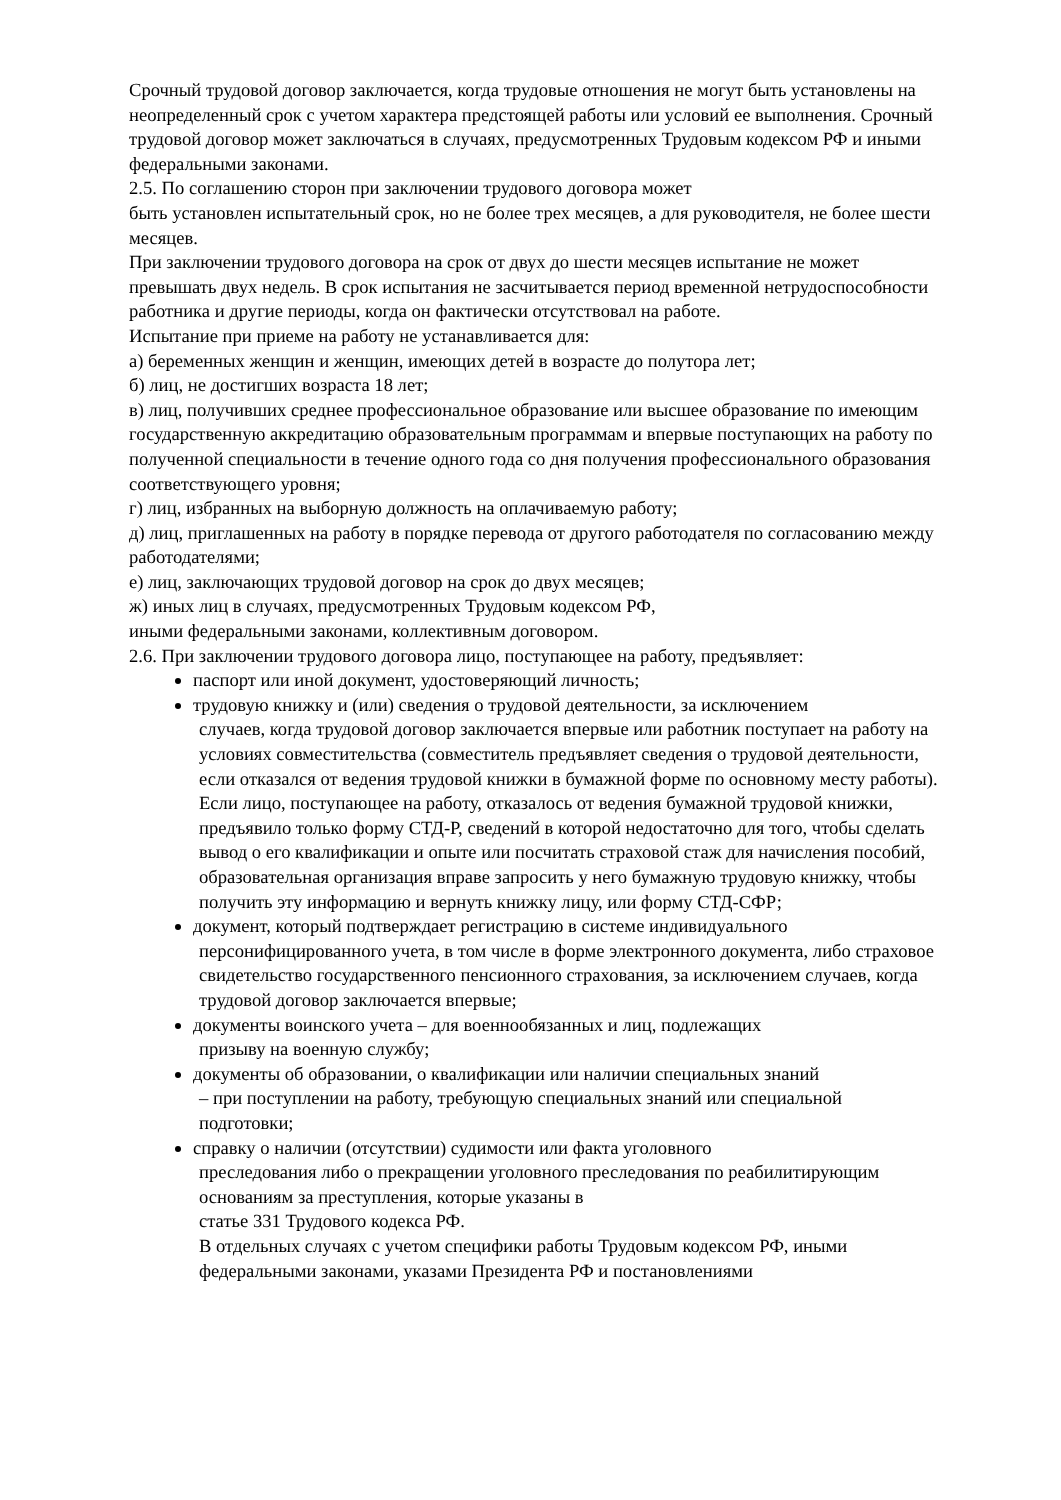Срочный трудовой договор заключается, когда трудовые отношения не могут быть установлены на неопределенный срок с учетом характера предстоящей работы или условий ее выполнения. Срочный трудовой договор может заключаться в случаях, предусмотренных Трудовым кодексом РФ и иными федеральными законами.
2.5. По соглашению сторон при заключении трудового договора может
быть установлен испытательный срок, но не более трех месяцев, а для руководителя, не более шести месяцев.
При заключении трудового договора на срок от двух до шести месяцев испытание не может превышать двух недель. В срок испытания не засчитывается период временной нетрудоспособности работника и другие периоды, когда он фактически отсутствовал на работе.
Испытание при приеме на работу не устанавливается для:
а) беременных женщин и женщин, имеющих детей в возрасте до полутора лет;
б) лиц, не достигших возраста 18 лет;
в) лиц, получивших среднее профессиональное образование или высшее образование по имеющим государственную аккредитацию образовательным программам и впервые поступающих на работу по полученной специальности в течение одного года со дня получения профессионального образования соответствующего уровня;
г) лиц, избранных на выборную должность на оплачиваемую работу;
д) лиц, приглашенных на работу в порядке перевода от другого работодателя по согласованию между работодателями;
е) лиц, заключающих трудовой договор на срок до двух месяцев;
ж) иных лиц в случаях, предусмотренных Трудовым кодексом РФ,
иными федеральными законами, коллективным договором.
2.6. При заключении трудового договора лицо, поступающее на работу, предъявляет:
паспорт или иной документ, удостоверяющий личность;
трудовую книжку и (или) сведения о трудовой деятельности, за исключением
случаев, когда трудовой договор заключается впервые или работник поступает на работу на условиях совместительства (совместитель предъявляет сведения о трудовой деятельности, если отказался от ведения трудовой книжки в бумажной форме по основному месту работы). Если лицо, поступающее на работу, отказалось от ведения бумажной трудовой книжки, предъявило только форму СТД-Р, сведений в которой недостаточно для того, чтобы сделать вывод о его квалификации и опыте или посчитать страховой стаж для начисления пособий, образовательная организация вправе запросить у него бумажную трудовую книжку, чтобы получить эту информацию и вернуть книжку лицу, или форму СТД-СФР;
документ, который подтверждает регистрацию в системе индивидуального
персонифицированного учета, в том числе в форме электронного документа, либо страховое свидетельство государственного пенсионного страхования, за исключением случаев, когда трудовой договор заключается впервые;
документы воинского учета – для военнообязанных и лиц, подлежащих
призыву на военную службу;
документы об образовании, о квалификации или наличии специальных знаний
– при поступлении на работу, требующую специальных знаний или специальной подготовки;
справку о наличии (отсутствии) судимости или факта уголовного
преследования либо о прекращении уголовного преследования по реабилитирующим основаниям за преступления, которые указаны в
статье 331 Трудового кодекса РФ.
В отдельных случаях с учетом специфики работы Трудовым кодексом РФ, иными федеральными законами, указами Президента РФ и постановлениями